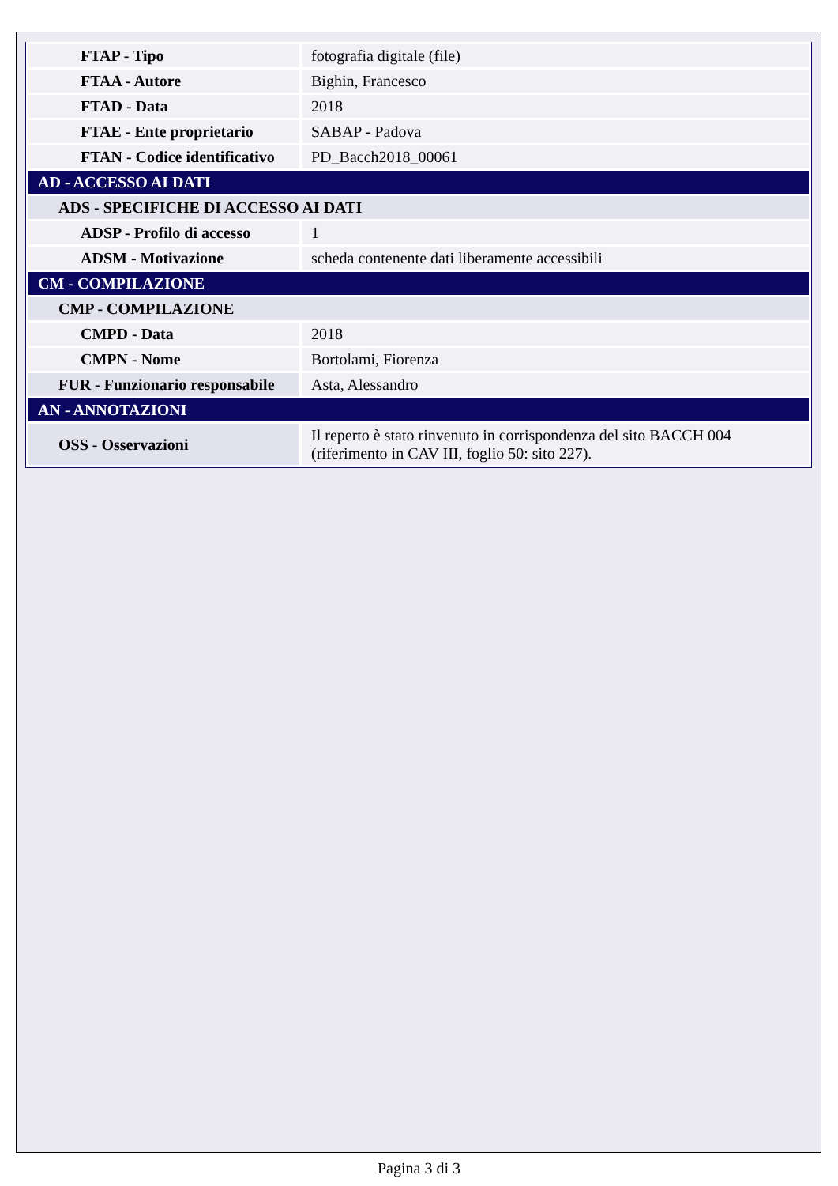| FTAP - Tipo | fotografia digitale (file) |
| FTAA - Autore | Bighin, Francesco |
| FTAD - Data | 2018 |
| FTAE - Ente proprietario | SABAP - Padova |
| FTAN - Codice identificativo | PD_Bacch2018_00061 |
| AD - ACCESSO AI DATI | |
| ADS - SPECIFICHE DI ACCESSO AI DATI | |
| ADSP - Profilo di accesso | 1 |
| ADSM - Motivazione | scheda contenente dati liberamente accessibili |
| CM - COMPILAZIONE | |
| CMP - COMPILAZIONE | |
| CMPD - Data | 2018 |
| CMPN - Nome | Bortolami, Fiorenza |
| FUR - Funzionario responsabile | Asta, Alessandro |
| AN - ANNOTAZIONI | |
| OSS - Osservazioni | Il reperto è stato rinvenuto in corrispondenza del sito BACCH 004 (riferimento in CAV III, foglio 50: sito 227). |
Pagina 3 di 3